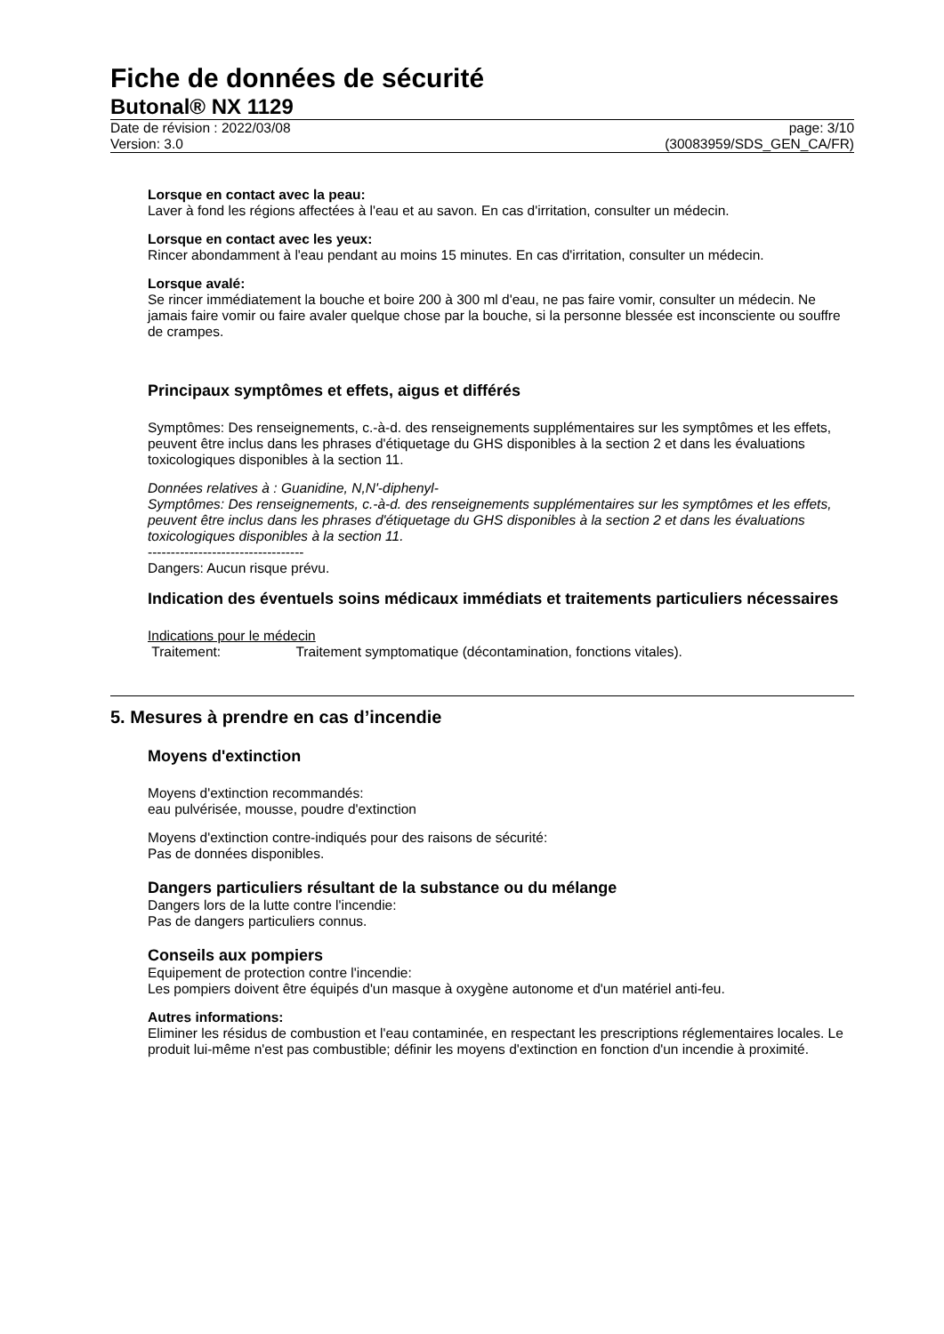Fiche de données de sécurité
Butonal® NX 1129
Date de révision : 2022/03/08
Version: 3.0
page: 3/10
(30083959/SDS_GEN_CA/FR)
Lorsque en contact avec la peau:
Laver à fond les régions affectées à l'eau et au savon. En cas d'irritation, consulter un médecin.
Lorsque en contact avec les yeux:
Rincer abondamment à l'eau pendant au moins 15 minutes. En cas d'irritation, consulter un médecin.
Lorsque avalé:
Se rincer immédiatement la bouche et boire 200 à 300 ml d'eau, ne pas faire vomir, consulter un médecin. Ne jamais faire vomir ou faire avaler quelque chose par la bouche, si la personne blessée est inconsciente ou souffre de crampes.
Principaux symptômes et effets, aigus et différés
Symptômes: Des renseignements, c.-à-d. des renseignements supplémentaires sur les symptômes et les effets, peuvent être inclus dans les phrases d'étiquetage du GHS disponibles à la section 2 et dans les évaluations toxicologiques disponibles à la section 11.
Données relatives à : Guanidine, N,N'-diphenyl-
Symptômes: Des renseignements, c.-à-d. des renseignements supplémentaires sur les symptômes et les effets, peuvent être inclus dans les phrases d'étiquetage du GHS disponibles à la section 2 et dans les évaluations toxicologiques disponibles à la section 11.
----------------------------------
Dangers: Aucun risque prévu.
Indication des éventuels soins médicaux immédiats et traitements particuliers nécessaires
Indications pour le médecin
Traitement: Traitement symptomatique (décontamination, fonctions vitales).
5. Mesures à prendre en cas d’incendie
Moyens d'extinction
Moyens d'extinction recommandés:
eau pulvérisée, mousse, poudre d'extinction
Moyens d'extinction contre-indiqués pour des raisons de sécurité:
Pas de données disponibles.
Dangers particuliers résultant de la substance ou du mélange
Dangers lors de la lutte contre l'incendie:
Pas de dangers particuliers connus.
Conseils aux pompiers
Equipement de protection contre l'incendie:
Les pompiers doivent être équipés d'un masque à oxygène autonome et d'un matériel anti-feu.
Autres informations:
Eliminer les résidus de combustion et l'eau contaminée, en respectant les prescriptions réglementaires locales. Le produit lui-même n'est pas combustible; définir les moyens d'extinction en fonction d'un incendie à proximité.